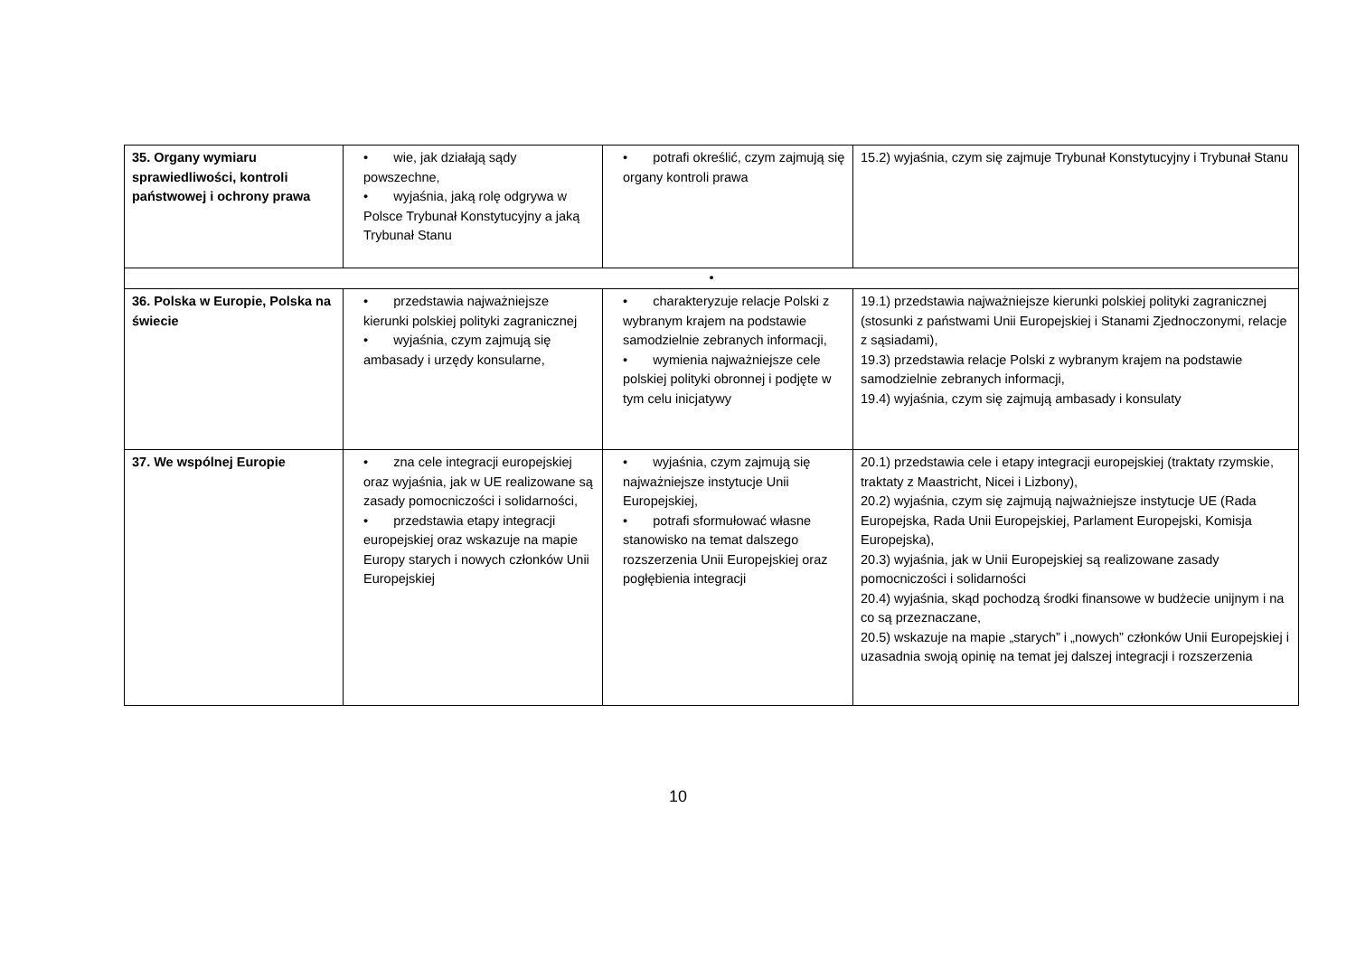| 35. Organy wymiaru sprawiedliwości, kontroli państwowej i ochrony prawa | • wie, jak działają sądy powszechne, • wyjaśnia, jaką rolę odgrywa w Polsce Trybunał Konstytucyjny a jaką Trybunał Stanu | • potrafi określić, czym zajmują się organy kontroli prawa | 15.2) wyjaśnia, czym się zajmuje Trybunał Konstytucyjny i Trybunał Stanu |
| • | | | |
| 36. Polska w Europie, Polska na świecie | • przedstawia najważniejsze kierunki polskiej polityki zagranicznej • wyjaśnia, czym zajmują się ambasady i urzędy konsularne, | • charakteryzuje relacje Polski z wybranym krajem na podstawie samodzielnie zebranych informacji, • wymienia najważniejsze cele polskiej polityki obronnej i podjęte w tym celu inicjatywy | 19.1) przedstawia najważniejsze kierunki polskiej polityki zagranicznej (stosunki z państwami Unii Europejskiej i Stanami Zjednoczonymi, relacje z sąsiadami), 19.3) przedstawia relacje Polski z wybranym krajem na podstawie samodzielnie zebranych informacji, 19.4) wyjaśnia, czym się zajmują ambasady i konsulaty |
| 37. We wspólnej Europie | • zna cele integracji europejskiej oraz wyjaśnia, jak w UE realizowane są zasady pomocniczości i solidarności, • przedstawia etapy integracji europejskiej oraz wskazuje na mapie Europy starych i nowych członków Unii Europejskiej | • wyjaśnia, czym zajmują się najważniejsze instytucje Unii Europejskiej, • potrafi sformułować własne stanowisko na temat dalszego rozszerzenia Unii Europejskiej oraz pogłębienia integracji | 20.1) przedstawia cele i etapy integracji europejskiej (traktaty rzymskie, traktaty z Maastricht, Nicei i Lizbony), 20.2) wyjaśnia, czym się zajmują najważniejsze instytucje UE (Rada Europejska, Rada Unii Europejskiej, Parlament Europejski, Komisja Europejska), 20.3) wyjaśnia, jak w Unii Europejskiej są realizowane zasady pomocniczości i solidarności 20.4) wyjaśnia, skąd pochodzą środki finansowe w budżecie unijnym i na co są przeznaczane, 20.5) wskazuje na mapie „starych” i „nowych” członków Unii Europejskiej i uzasadnia swoją opinię na temat jej dalszej integracji i rozszerzenia |
10